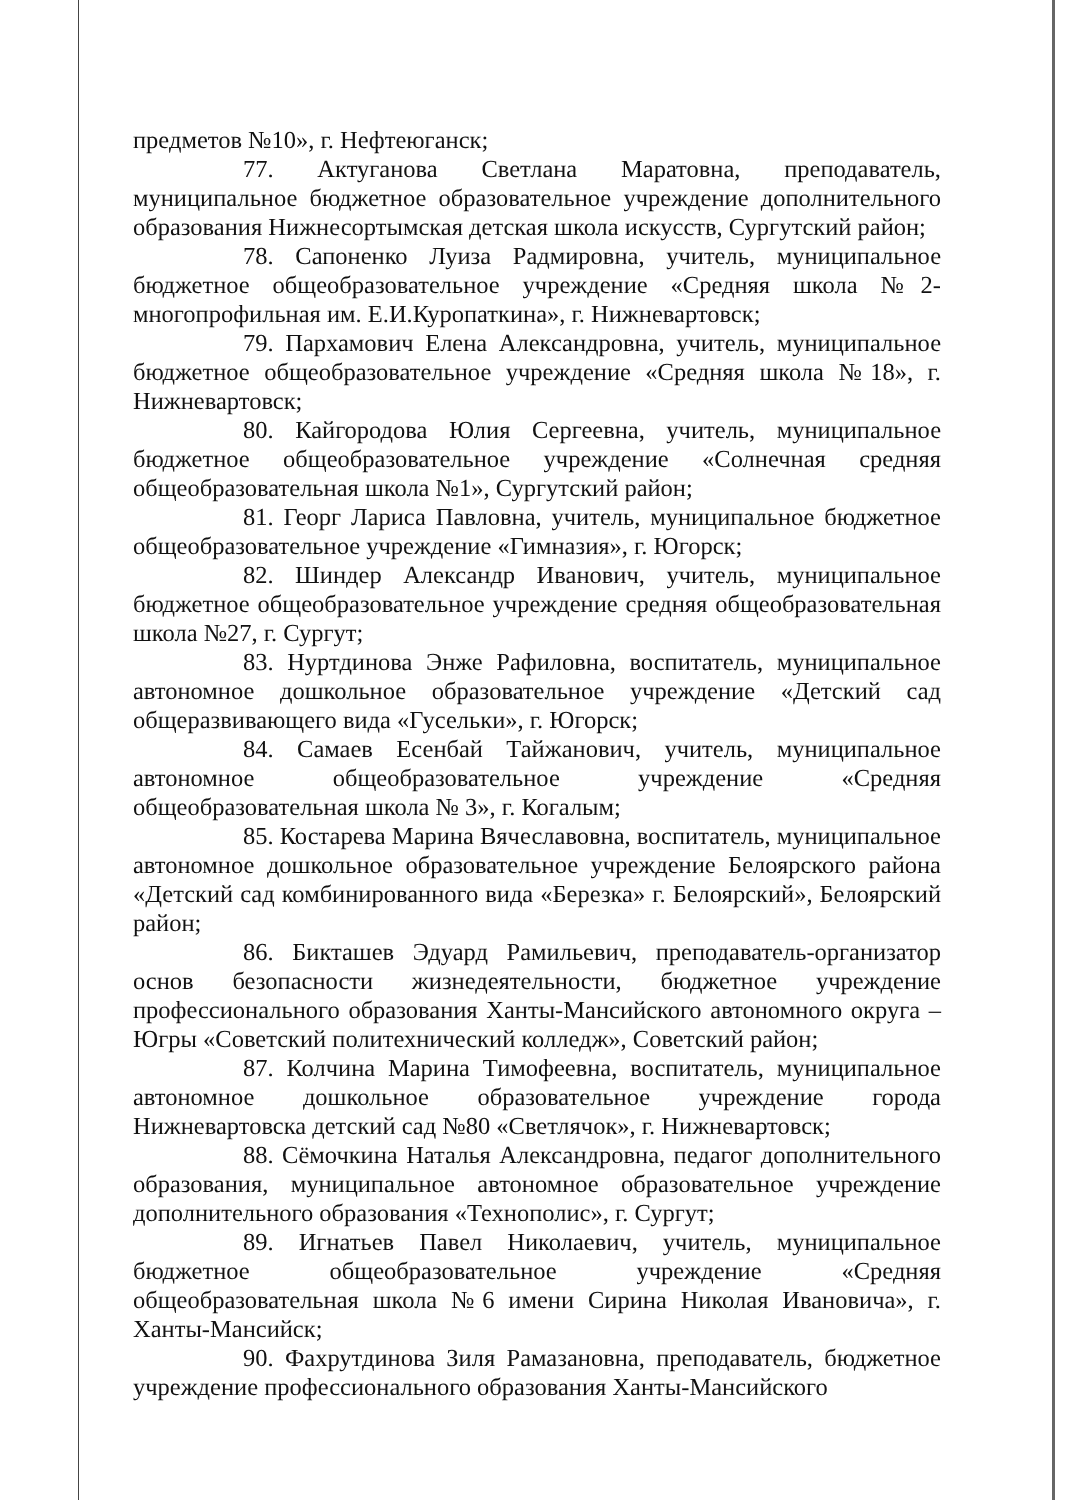предметов №10», г. Нефтеюганск;
77. Актуганова Светлана Маратовна, преподаватель, муниципальное бюджетное образовательное учреждение дополнительного образования Нижнесортымская детская школа искусств, Сургутский район;
78. Сапоненко Луиза Радмировна, учитель, муниципальное бюджетное общеобразовательное учреждение «Средняя школа №2-многопрофильная им. Е.И.Куропаткина», г. Нижневартовск;
79. Пархамович Елена Александровна, учитель, муниципальное бюджетное общеобразовательное учреждение «Средняя школа №18», г. Нижневартовск;
80. Кайгородова Юлия Сергеевна, учитель, муниципальное бюджетное общеобразовательное учреждение «Солнечная средняя общеобразовательная школа №1», Сургутский район;
81. Георг Лариса Павловна, учитель, муниципальное бюджетное общеобразовательное учреждение «Гимназия», г. Югорск;
82. Шиндер Александр Иванович, учитель, муниципальное бюджетное общеобразовательное учреждение средняя общеобразовательная школа №27, г. Сургут;
83. Нуртдинова Энже Рафиловна, воспитатель, муниципальное автономное дошкольное образовательное учреждение «Детский сад общеразвивающего вида «Гусельки», г. Югорск;
84. Самаев Есенбай Тайжанович, учитель, муниципальное автономное общеобразовательное учреждение «Средняя общеобразовательная школа № 3», г. Когалым;
85. Костарева Марина Вячеславовна, воспитатель, муниципальное автономное дошкольное образовательное учреждение Белоярского района «Детский сад комбинированного вида «Березка» г. Белоярский», Белоярский район;
86. Бикташев Эдуард Рамильевич, преподаватель-организатор основ безопасности жизнедеятельности, бюджетное учреждение профессионального образования Ханты-Мансийского автономного округа – Югры «Советский политехнический колледж», Советский район;
87. Колчина Марина Тимофеевна, воспитатель, муниципальное автономное дошкольное образовательное учреждение города Нижневартовска детский сад №80 «Светлячок», г. Нижневартовск;
88. Сёмочкина Наталья Александровна, педагог дополнительного образования, муниципальное автономное образовательное учреждение дополнительного образования «Технополис», г. Сургут;
89. Игнатьев Павел Николаевич, учитель, муниципальное бюджетное общеобразовательное учреждение «Средняя общеобразовательная школа №6 имени Сирина Николая Ивановича», г. Ханты-Мансийск;
90. Фахрутдинова Зиля Рамазановна, преподаватель, бюджетное учреждение профессионального образования Ханты-Мансийского